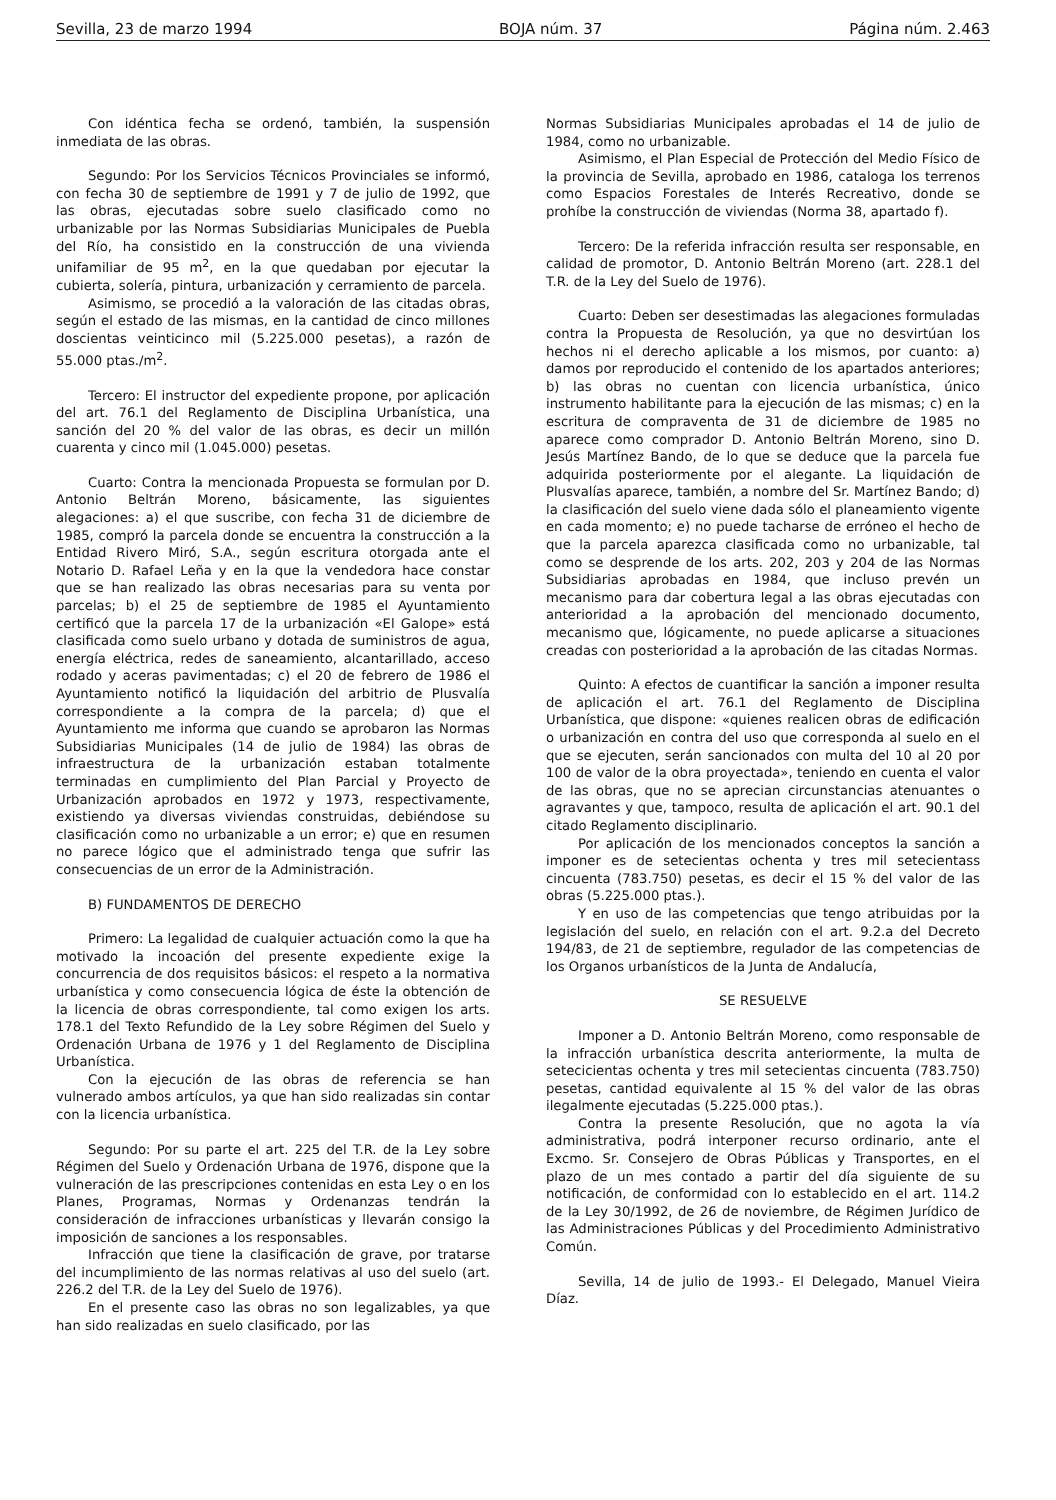Sevilla, 23 de marzo 1994 BOJA núm. 37 Página núm. 2.463
Con idéntica fecha se ordenó, también, la suspensión inmediata de las obras.
Segundo: Por los Servicios Técnicos Provinciales se informó, con fecha 30 de septiembre de 1991 y 7 de julio de 1992, que las obras, ejecutadas sobre suelo clasificado como no urbanizable por las Normas Subsidiarias Municipales de Puebla del Río, ha consistido en la construcción de una vivienda unifamiliar de 95 m<sup>2</sup>, en la que quedaban por ejecutar la cubierta, solería, pintura, urbanización y cerramiento de parcela.
Asimismo, se procedió a la valoración de las citadas obras, según el estado de las mismas, en la cantidad de cinco millones doscientas veinticinco mil (5.225.000 pesetas), a razón de 55.000 ptas./m<sup>2</sup>.
Tercero: El instructor del expediente propone, por aplicación del art. 76.1 del Reglamento de Disciplina Urbanística, una sanción del 20 % del valor de las obras, es decir un millón cuarenta y cinco mil (1.045.000) pesetas.
Cuarto: Contra la mencionada Propuesta se formulan por D. Antonio Beltrán Moreno, básicamente, las siguientes alegaciones: a) el que suscribe, con fecha 31 de diciembre de 1985, compró la parcela donde se encuentra la construcción a la Entidad Rivero Miró, S.A., según escritura otorgada ante el Notario D. Rafael Leña y en la que la vendedora hace constar que se han realizado las obras necesarias para su venta por parcelas; b) el 25 de septiembre de 1985 el Ayuntamiento certificó que la parcela 17 de la urbanización «El Galope» está clasificada como suelo urbano y dotada de suministros de agua, energía eléctrica, redes de saneamiento, alcantarillado, acceso rodado y aceras pavimentadas; c) el 20 de febrero de 1986 el Ayuntamiento notificó la liquidación del arbitrio de Plusvalía correspondiente a la compra de la parcela; d) que el Ayuntamiento me informa que cuando se aprobaron las Normas Subsidiarias Municipales (14 de julio de 1984) las obras de infraestructura de la urbanización estaban totalmente terminadas en cumplimiento del Plan Parcial y Proyecto de Urbanización aprobados en 1972 y 1973, respectivamente, existiendo ya diversas viviendas construidas, debiéndose su clasificación como no urbanizable a un error; e) que en resumen no parece lógico que el administrado tenga que sufrir las consecuencias de un error de la Administración.
B) FUNDAMENTOS DE DERECHO
Primero: La legalidad de cualquier actuación como la que ha motivado la incoación del presente expediente exige la concurrencia de dos requisitos básicos: el respeto a la normativa urbanística y como consecuencia lógica de éste la obtención de la licencia de obras correspondiente, tal como exigen los arts. 178.1 del Texto Refundido de la Ley sobre Régimen del Suelo y Ordenación Urbana de 1976 y 1 del Reglamento de Disciplina Urbanística.
Con la ejecución de las obras de referencia se han vulnerado ambos artículos, ya que han sido realizadas sin contar con la licencia urbanística.
Segundo: Por su parte el art. 225 del T.R. de la Ley sobre Régimen del Suelo y Ordenación Urbana de 1976, dispone que la vulneración de las prescripciones contenidas en esta Ley o en los Planes, Programas, Normas y Ordenanzas tendrán la consideración de infracciones urbanísticas y llevarán consigo la imposición de sanciones a los responsables.
Infracción que tiene la clasificación de grave, por tratarse del incumplimiento de las normas relativas al uso del suelo (art. 226.2 del T.R. de la Ley del Suelo de 1976).
En el presente caso las obras no son legalizables, ya que han sido realizadas en suelo clasificado, por las
Normas Subsidiarias Municipales aprobadas el 14 de julio de 1984, como no urbanizable.
Asimismo, el Plan Especial de Protección del Medio Físico de la provincia de Sevilla, aprobado en 1986, cataloga los terrenos como Espacios Forestales de Interés Recreativo, donde se prohíbe la construcción de viviendas (Norma 38, apartado f).
Tercero: De la referida infracción resulta ser responsable, en calidad de promotor, D. Antonio Beltrán Moreno (art. 228.1 del T.R. de la Ley del Suelo de 1976).
Cuarto: Deben ser desestimadas las alegaciones formuladas contra la Propuesta de Resolución, ya que no desvirtúan los hechos ni el derecho aplicable a los mismos, por cuanto: a) damos por reproducido el contenido de los apartados anteriores; b) las obras no cuentan con licencia urbanística, único instrumento habilitante para la ejecución de las mismas; c) en la escritura de compraventa de 31 de diciembre de 1985 no aparece como comprador D. Antonio Beltrán Moreno, sino D. Jesús Martínez Bando, de lo que se deduce que la parcela fue adquirida posteriormente por el alegante. La liquidación de Plusvalías aparece, también, a nombre del Sr. Martínez Bando; d) la clasificación del suelo viene dada sólo el planeamiento vigente en cada momento; e) no puede tacharse de erróneo el hecho de que la parcela aparezca clasificada como no urbanizable, tal como se desprende de los arts. 202, 203 y 204 de las Normas Subsidiarias aprobadas en 1984, que incluso prevén un mecanismo para dar cobertura legal a las obras ejecutadas con anterioridad a la aprobación del mencionado documento, mecanismo que, lógicamente, no puede aplicarse a situaciones creadas con posterioridad a la aprobación de las citadas Normas.
Quinto: A efectos de cuantificar la sanción a imponer resulta de aplicación el art. 76.1 del Reglamento de Disciplina Urbanística, que dispone: «quienes realicen obras de edificación o urbanización en contra del uso que corresponda al suelo en el que se ejecuten, serán sancionados con multa del 10 al 20 por 100 de valor de la obra proyectada», teniendo en cuenta el valor de las obras, que no se aprecian circunstancias atenuantes o agravantes y que, tampoco, resulta de aplicación el art. 90.1 del citado Reglamento disciplinario.
Por aplicación de los mencionados conceptos la sanción a imponer es de setecientas ochenta y tres mil setecientass cincuenta (783.750) pesetas, es decir el 15 % del valor de las obras (5.225.000 ptas.).
Y en uso de las competencias que tengo atribuidas por la legislación del suelo, en relación con el art. 9.2.a del Decreto 194/83, de 21 de septiembre, regulador de las competencias de los Organos urbanísticos de la Junta de Andalucía,
SE RESUELVE
Imponer a D. Antonio Beltrán Moreno, como responsable de la infracción urbanística descrita anteriormente, la multa de setecicientas ochenta y tres mil setecientas cincuenta (783.750) pesetas, cantidad equivalente al 15 % del valor de las obras ilegalmente ejecutadas (5.225.000 ptas.).
Contra la presente Resolución, que no agota la vía administrativa, podrá interponer recurso ordinario, ante el Excmo. Sr. Consejero de Obras Públicas y Transportes, en el plazo de un mes contado a partir del día siguiente de su notificación, de conformidad con lo establecido en el art. 114.2 de la Ley 30/1992, de 26 de noviembre, de Régimen Jurídico de las Administraciones Públicas y del Procedimiento Administrativo Común.
Sevilla, 14 de julio de 1993.- El Delegado, Manuel Vieira Díaz.